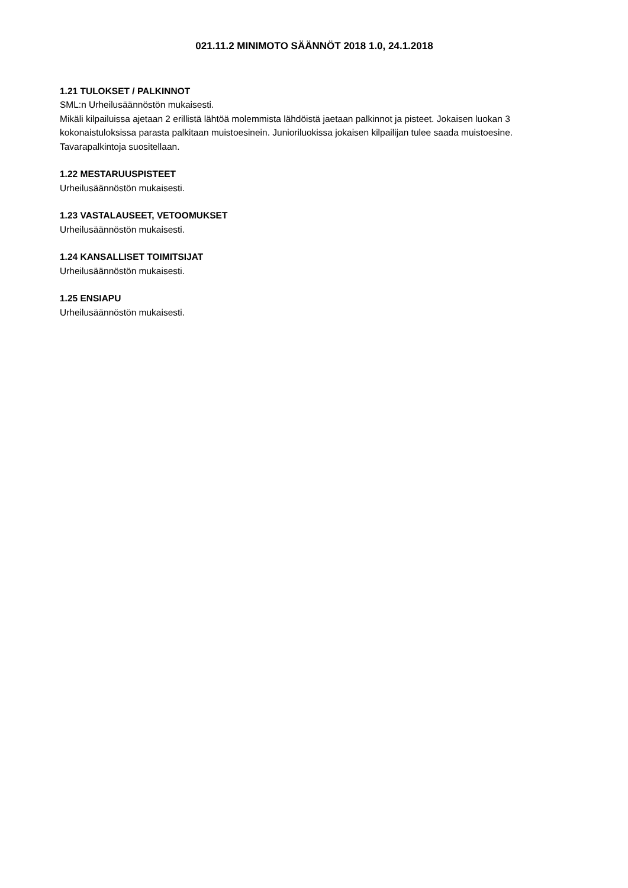021.11.2 MINIMOTO SÄÄNNÖT 2018 1.0, 24.1.2018
1.21 TULOKSET / PALKINNOT
SML:n Urheilusäännöstön mukaisesti.
Mikäli kilpailuissa ajetaan 2 erillistä lähtöä molemmista lähdöistä jaetaan palkinnot ja pisteet. Jokaisen luokan 3 kokonaistuloksissa parasta palkitaan muistoesinein. Junioriluokissa jokaisen kilpailijan tulee saada muistoesine. Tavarapalkintoja suositellaan.
1.22 MESTARUUSPISTEET
Urheilusäännöstön mukaisesti.
1.23 VASTALAUSEET, VETOOMUKSET
Urheilusäännöstön mukaisesti.
1.24 KANSALLISET TOIMITSIJAT
Urheilusäännöstön mukaisesti.
1.25 ENSIAPU
Urheilusäännöstön mukaisesti.